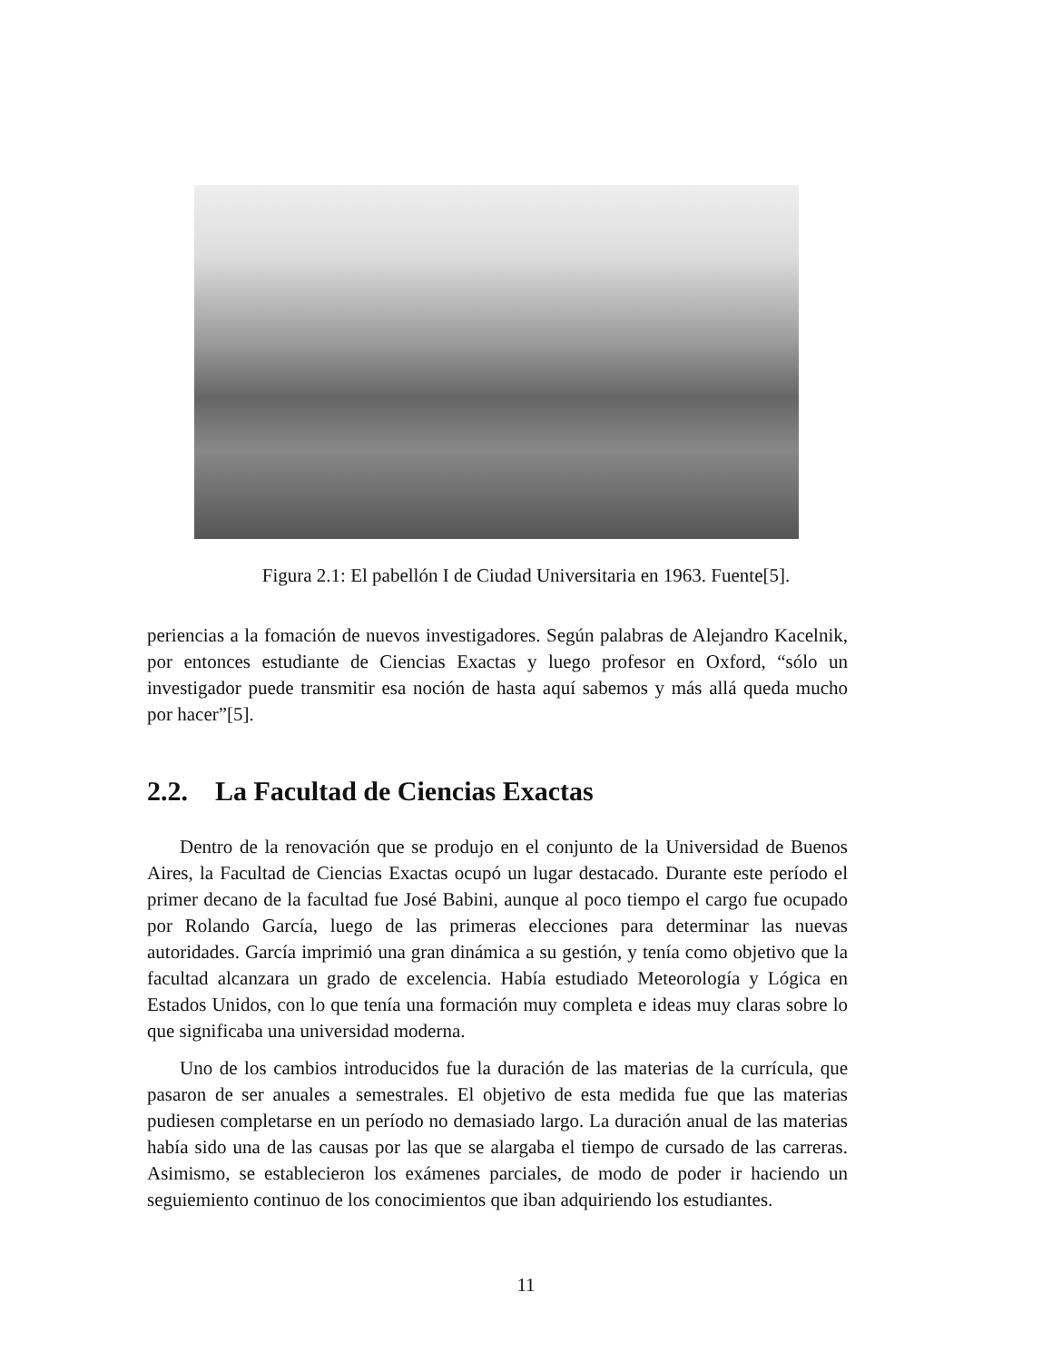Figura 2.1: El pabellón I de Ciudad Universitaria en 1963. Fuente[5].
periencias a la fomación de nuevos investigadores. Según palabras de Alejandro Kacelnik, por entonces estudiante de Ciencias Exactas y luego profesor en Oxford, “sólo un investigador puede transmitir esa noción de hasta aquí sabemos y más allá queda mucho por hacer”[5].
2.2. La Facultad de Ciencias Exactas
Dentro de la renovación que se produjo en el conjunto de la Universidad de Buenos Aires, la Facultad de Ciencias Exactas ocupó un lugar destacado. Durante este período el primer decano de la facultad fue José Babini, aunque al poco tiempo el cargo fue ocupado por Rolando García, luego de las primeras elecciones para determinar las nuevas autoridades. García imprimió una gran dinámica a su gestión, y tenía como objetivo que la facultad alcanzara un grado de excelencia. Había estudiado Meteorología y Lógica en Estados Unidos, con lo que tenía una formación muy completa e ideas muy claras sobre lo que significaba una universidad moderna.
Uno de los cambios introducidos fue la duración de las materias de la currícula, que pasaron de ser anuales a semestrales. El objetivo de esta medida fue que las materias pudiesen completarse en un período no demasiado largo. La duración anual de las materias había sido una de las causas por las que se alargaba el tiempo de cursado de las carreras. Asimismo, se establecieron los exámenes parciales, de modo de poder ir haciendo un seguiemiento continuo de los conocimientos que iban adquiriendo los estudiantes.
11